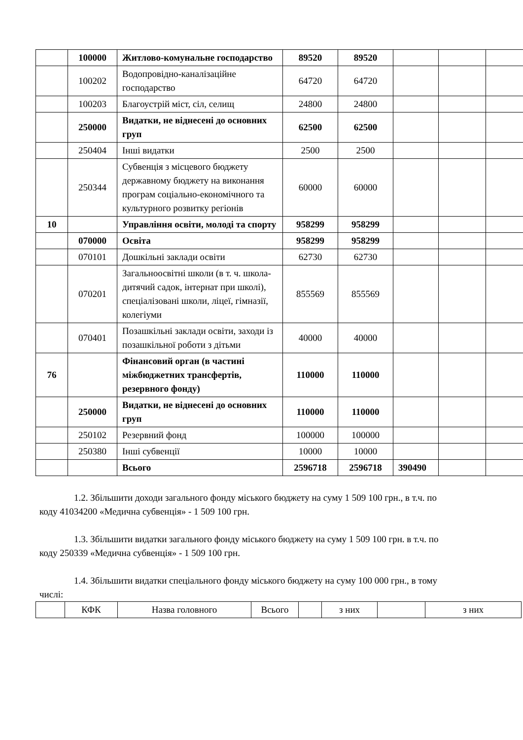| | 100000 | Житлово-комунальне господарство | 89520 | 89520 | | | |
| | 100202 | Водопровідно-каналізаційне господарство | 64720 | 64720 | | | |
| | 100203 | Благоустрій міст, сіл, селищ | 24800 | 24800 | | | |
| | 250000 | Видатки, не віднесені до основних груп | 62500 | 62500 | | | |
| | 250404 | Інші видатки | 2500 | 2500 | | | |
| | 250344 | Субвенція з місцевого бюджету державному бюджету на виконання програм соціально-економічного та культурного розвитку регіонів | 60000 | 60000 | | | |
| 10 | | Управління освіти, молоді та спорту | 958299 | 958299 | | | |
| | 070000 | Освіта | 958299 | 958299 | | | |
| | 070101 | Дошкільні заклади освіти | 62730 | 62730 | | | |
| | 070201 | Загальноосвітні школи (в т. ч. школа-дитячий садок, інтернат при школі), спеціалізовані школи, ліцеї, гімназії, колегіуми | 855569 | 855569 | | | |
| | 070401 | Позашкільні заклади освіти, заходи із позашкільної роботи з дітьми | 40000 | 40000 | | | |
| 76 | | Фінансовий орган (в частині міжбюджетних трансфертів, резервного фонду) | 110000 | 110000 | | | |
| | 250000 | Видатки, не віднесені до основних груп | 110000 | 110000 | | | |
| | 250102 | Резервний фонд | 100000 | 100000 | | | |
| | 250380 | Інші субвенції | 10000 | 10000 | | | |
| | | Всього | 2596718 | 2596718 | 390490 | | |
1.2. Збільшити доходи загального фонду міського бюджету на суму 1 509 100 грн., в т.ч. по коду 41034200 «Медична субвенція» - 1 509 100 грн.
1.3. Збільшити видатки загального фонду міського бюджету на суму 1 509 100 грн. в т.ч. по коду 250339 «Медична субвенція» - 1 509 100 грн.
1.4. Збільшити видатки спеціального фонду міського бюджету на суму 100 000 грн., в тому числі:
| | КФК | Назва головного | Всього | | з них | | з них |